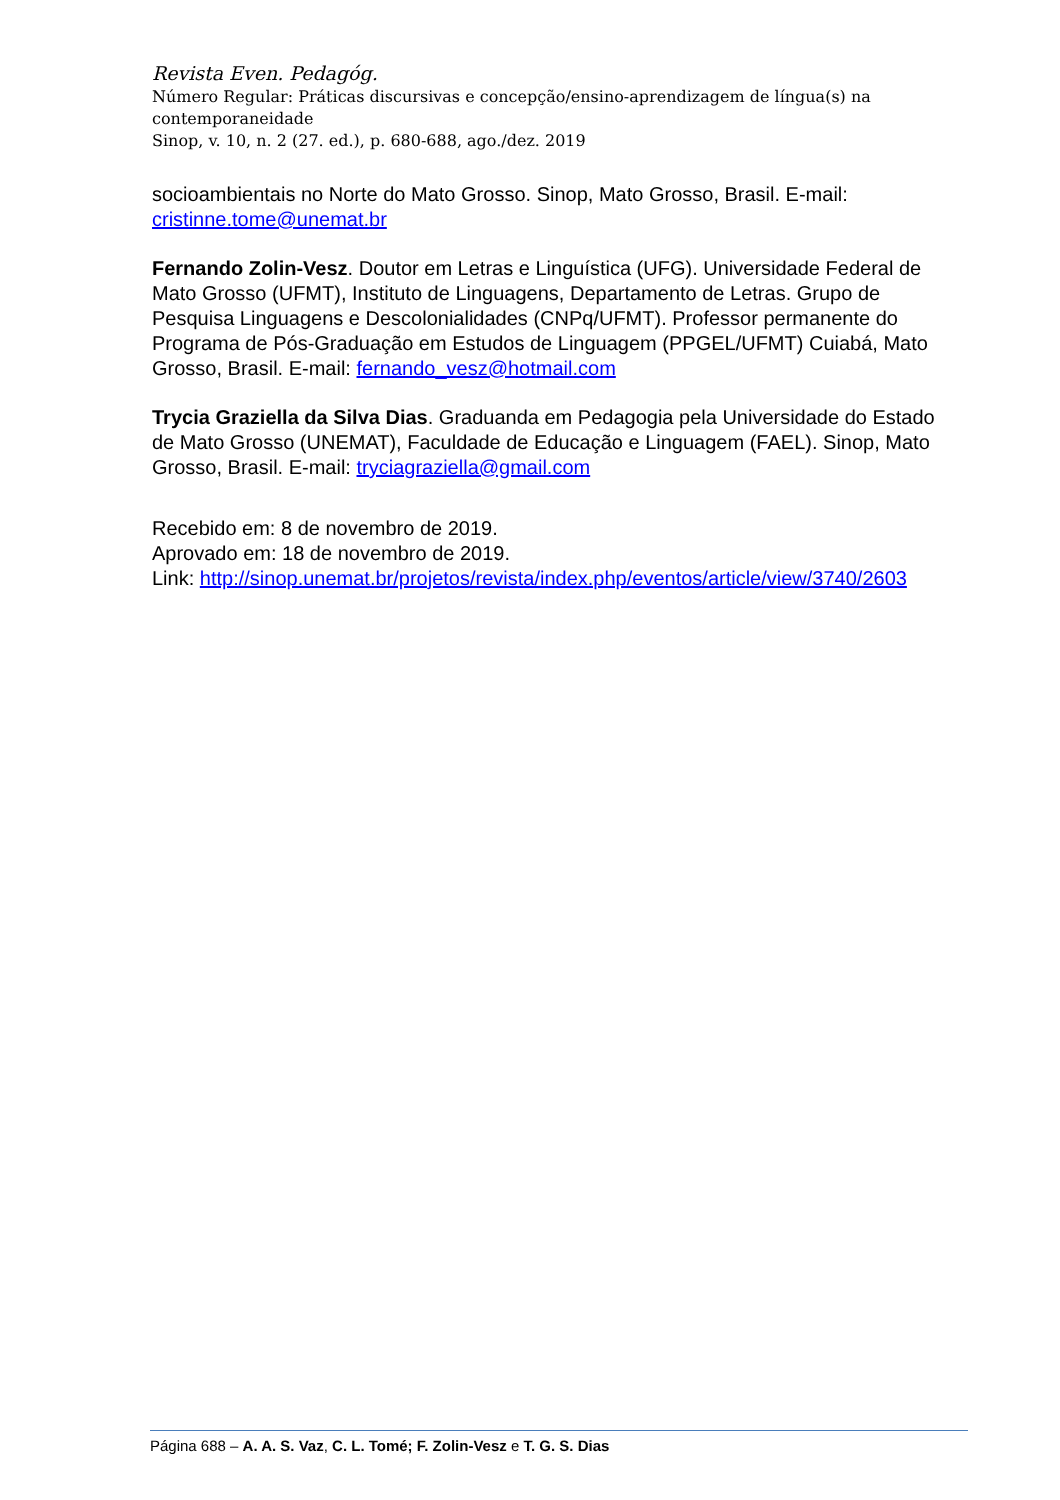Revista Even. Pedagóg.
Número Regular: Práticas discursivas e concepção/ensino-aprendizagem de língua(s) na contemporaneidade
Sinop, v. 10, n. 2 (27. ed.), p. 680-688, ago./dez. 2019
socioambientais no Norte do Mato Grosso. Sinop, Mato Grosso, Brasil. E-mail: cristinne.tome@unemat.br
Fernando Zolin-Vesz. Doutor em Letras e Linguística (UFG). Universidade Federal de Mato Grosso (UFMT), Instituto de Linguagens, Departamento de Letras. Grupo de Pesquisa Linguagens e Descolonialidades (CNPq/UFMT). Professor permanente do Programa de Pós-Graduação em Estudos de Linguagem (PPGEL/UFMT) Cuiabá, Mato Grosso, Brasil. E-mail: fernando_vesz@hotmail.com
Trycia Graziella da Silva Dias. Graduanda em Pedagogia pela Universidade do Estado de Mato Grosso (UNEMAT), Faculdade de Educação e Linguagem (FAEL). Sinop, Mato Grosso, Brasil. E-mail: tryciagraziella@gmail.com
Recebido em: 8 de novembro de 2019.
Aprovado em: 18 de novembro de 2019.
Link: http://sinop.unemat.br/projetos/revista/index.php/eventos/article/view/3740/2603
Página 688 – A. A. S. Vaz, C. L. Tomé; F. Zolin-Vesz e T. G. S. Dias